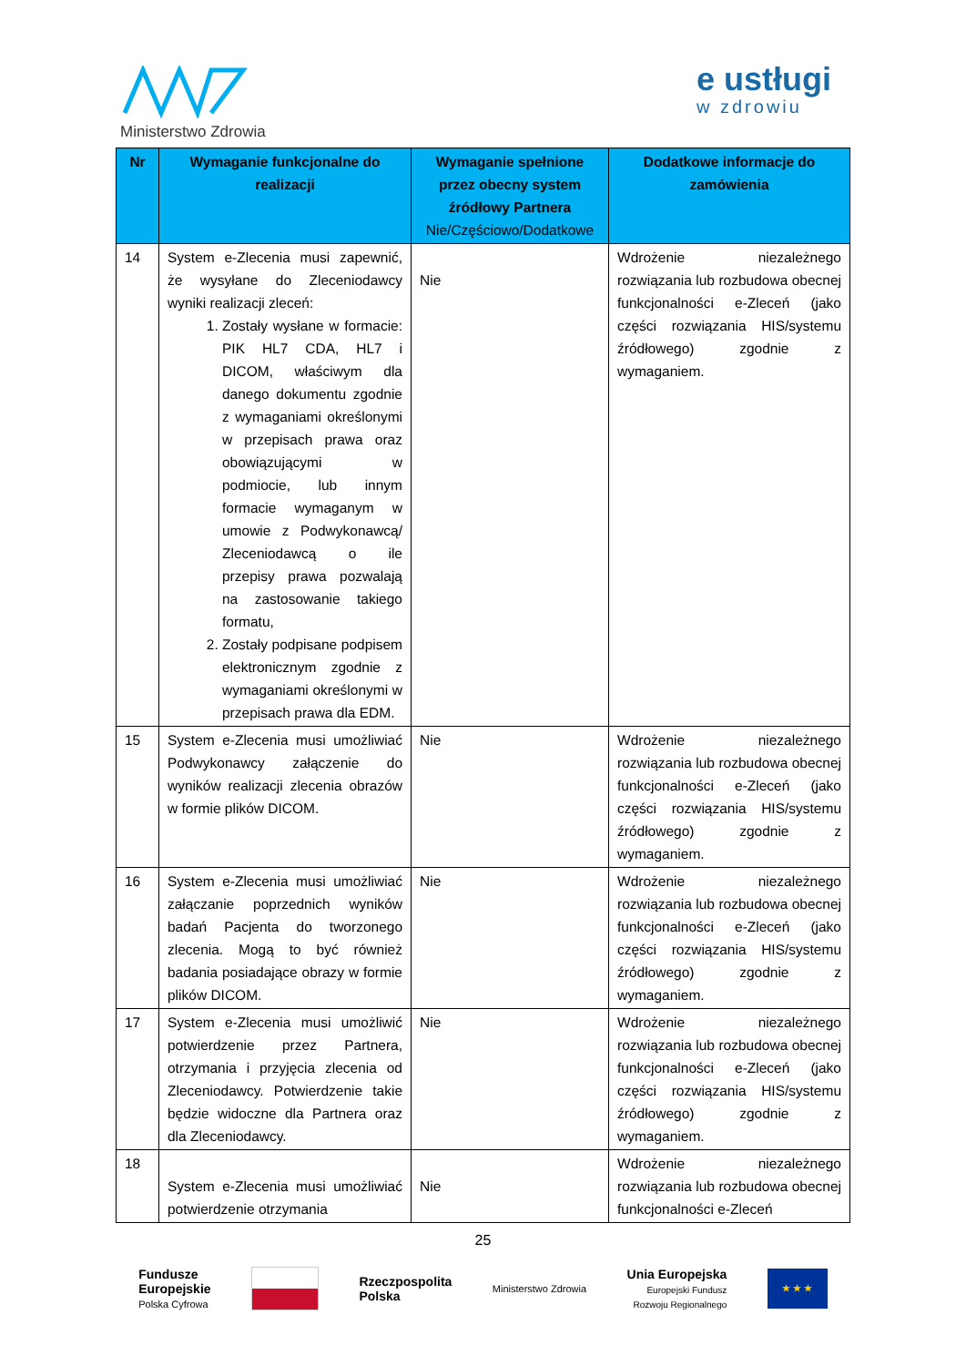Ministerstwo Zdrowia e ustługi
w zdrowiu
| Nr | Wymaganie funkcjonalne do realizacji | Wymaganie spełnione przez obecny system źródłowy Partnera Nie/Częściowo/Dodatkowe | Dodatkowe informacje do zamówienia |
| --- | --- | --- | --- |
| 14 | System e-Zlecenia musi zapewnić, że wysyłane do Zleceniodawcy wyniki realizacji zleceń: 1. Zostały wysłane w formacie: PIK HL7 CDA, HL7 i DICOM, właściwym dla danego dokumentu zgodnie z wymaganiami określonymi w przepisach prawa oraz obowiązującymi w podmiocie, lub innym formacie wymaganym w umowie z Podwykonawcą/ Zleceniodawcą o ile przepisy prawa pozwalają na zastosowanie takiego formatu, 2. Zostały podpisane podpisem elektronicznym zgodnie z wymaganiami określonymi w przepisach prawa dla EDM. | Nie | Wdrożenie niezależnego rozwiązania lub rozbudowa obecnej funkcjonalności e-Zleceń (jako części rozwiązania HIS/systemu źródłowego) zgodnie z wymaganiem. |
| 15 | System e-Zlecenia musi umożliwiać Podwykonawcy załączenie do wyników realizacji zlecenia obrazów w formie plików DICOM. | Nie | Wdrożenie niezależnego rozwiązania lub rozbudowa obecnej funkcjonalności e-Zleceń (jako części rozwiązania HIS/systemu źródłowego) zgodnie z wymaganiem. |
| 16 | System e-Zlecenia musi umożliwiać załączanie poprzednich wyników badań Pacjenta do tworzonego zlecenia. Mogą to być również badania posiadające obrazy w formie plików DICOM. | Nie | Wdrożenie niezależnego rozwiązania lub rozbudowa obecnej funkcjonalności e-Zleceń (jako części rozwiązania HIS/systemu źródłowego) zgodnie z wymaganiem. |
| 17 | System e-Zlecenia musi umożliwić potwierdzenie przez Partnera, otrzymania i przyjęcia zlecenia od Zleceniodawcy. Potwierdzenie takie będzie widoczne dla Partnera oraz dla Zleceniodawcy. | Nie | Wdrożenie niezależnego rozwiązania lub rozbudowa obecnej funkcjonalności e-Zleceń (jako części rozwiązania HIS/systemu źródłowego) zgodnie z wymaganiem. |
| 18 | System e-Zlecenia musi umożliwiać potwierdzenie otrzymania | Nie | Wdrożenie niezależnego rozwiązania lub rozbudowa obecnej funkcjonalności e-Zleceń |
25
Fundusze
Europejskie
Polska Cyfrowa
Rzeczpospolita
Polska
Ministerstwo Zdrowia
Unia Europejska
Europejski Fundusz
Rozwoju Regionalnego
★ ★ ★